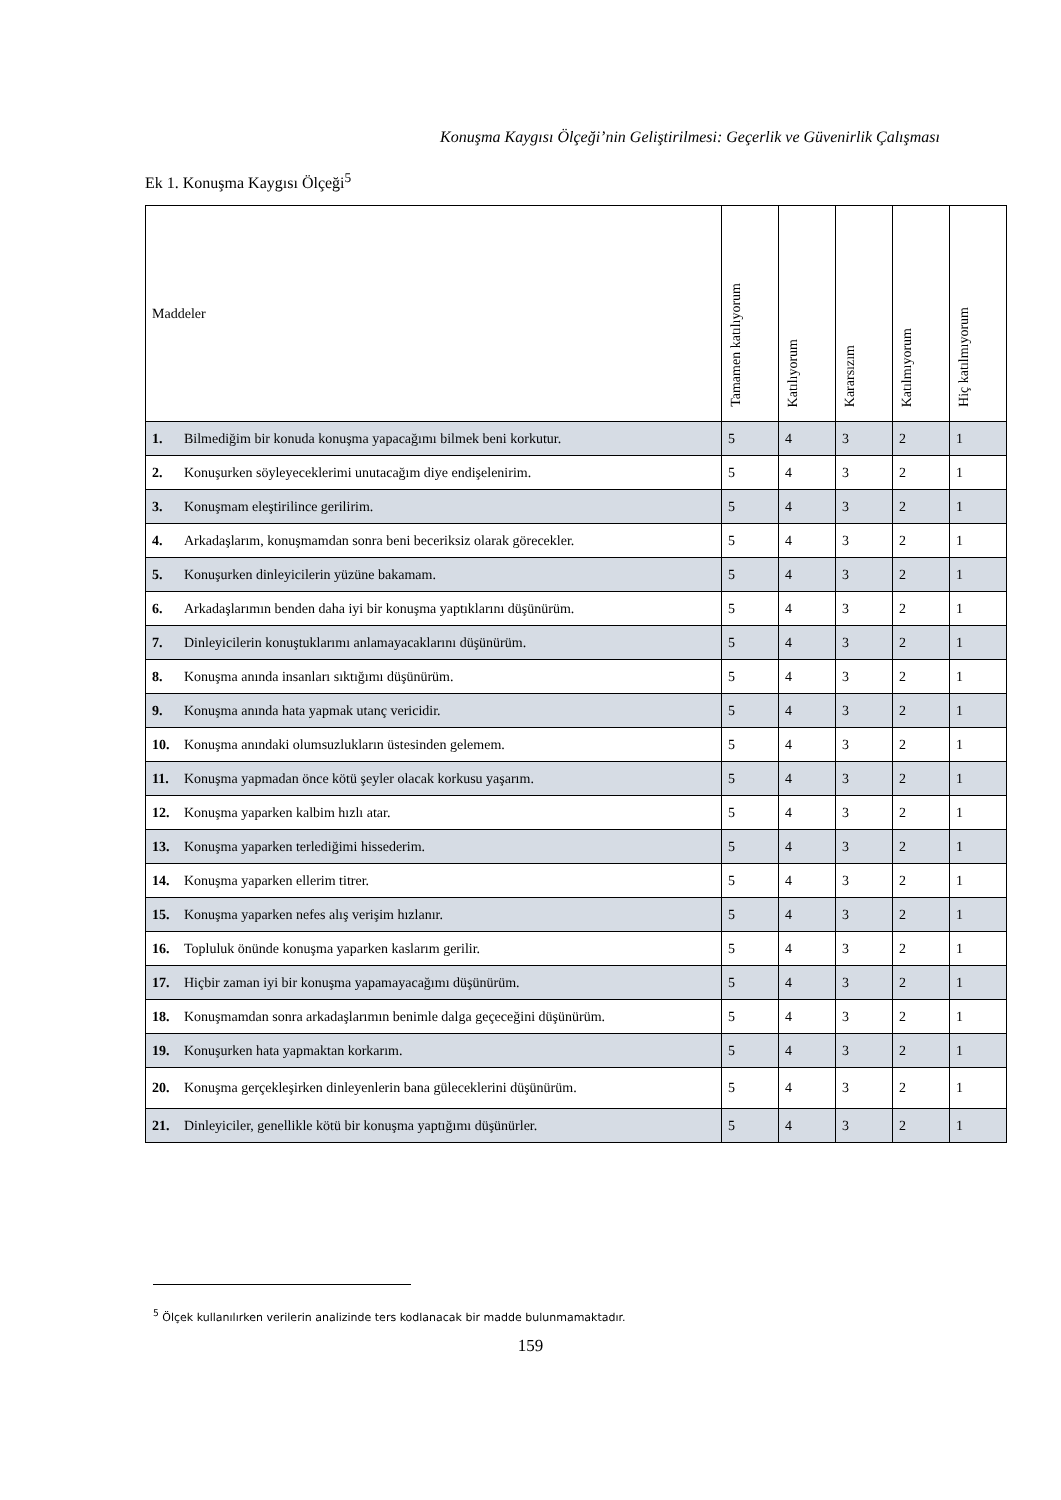Konuşma Kaygısı Ölçeği’nin Geliştirilmesi: Geçerlik ve Güvenirlik Çalışması
Ek 1. Konuşma Kaygısı Ölçeği<sup>5</sup>
| Maddeler | Tamamen katılıyorum | Katılıyorum | Kararsızım | Katılmıyorum | Hiç katılmıyorum |
| --- | --- | --- | --- | --- | --- |
| 1. Bilmediğim bir konuda konuşma yapacağımı bilmek beni korkutur. | 5 | 4 | 3 | 2 | 1 |
| 2. Konuşurken söyleyeceklerimi unutacağım diye endişelenirim. | 5 | 4 | 3 | 2 | 1 |
| 3. Konuşmam eleştirilince gerilirim. | 5 | 4 | 3 | 2 | 1 |
| 4. Arkadaşlarım, konuşmamdan sonra beni beceriksiz olarak görecekler. | 5 | 4 | 3 | 2 | 1 |
| 5. Konuşurken dinleyicilerin yüzüne bakamam. | 5 | 4 | 3 | 2 | 1 |
| 6. Arkadaşlarımın benden daha iyi bir konuşma yaptıklarını düşünürüm. | 5 | 4 | 3 | 2 | 1 |
| 7. Dinleyicilerin konuştuklarımı anlamayacaklarını düşünürüm. | 5 | 4 | 3 | 2 | 1 |
| 8. Konuşma anında insanları sıktığımı düşünürüm. | 5 | 4 | 3 | 2 | 1 |
| 9. Konuşma anında hata yapmak utanç vericidir. | 5 | 4 | 3 | 2 | 1 |
| 10. Konuşma anındaki olumsuzlukların üstesinden gelemem. | 5 | 4 | 3 | 2 | 1 |
| 11. Konuşma yapmadan önce kötü şeyler olacak korkusu yaşarım. | 5 | 4 | 3 | 2 | 1 |
| 12. Konuşma yaparken kalbim hızlı atar. | 5 | 4 | 3 | 2 | 1 |
| 13. Konuşma yaparken terlediğimi hissederim. | 5 | 4 | 3 | 2 | 1 |
| 14. Konuşma yaparken ellerim titrer. | 5 | 4 | 3 | 2 | 1 |
| 15. Konuşma yaparken nefes alış verişim hızlanır. | 5 | 4 | 3 | 2 | 1 |
| 16. Topluluk önünde konuşma yaparken kaslarım gerilir. | 5 | 4 | 3 | 2 | 1 |
| 17. Hiçbir zaman iyi bir konuşma yapamayacağımı düşünürüm. | 5 | 4 | 3 | 2 | 1 |
| 18. Konuşmamdan sonra arkadaşlarımın benimle dalga geçeceğini düşünürüm. | 5 | 4 | 3 | 2 | 1 |
| 19. Konuşurken hata yapmaktan korkarım. | 5 | 4 | 3 | 2 | 1 |
| 20. Konuşma gerçekleşirken dinleyenlerin bana güleceklerini düşünürüm. | 5 | 4 | 3 | 2 | 1 |
| 21. Dinleyiciler, genellikle kötü bir konuşma yaptığımı düşünürler. | 5 | 4 | 3 | 2 | 1 |
<sup>5</sup> Ölçek kullanılırken verilerin analizinde ters kodlanacak bir madde bulunmamaktadır.
159